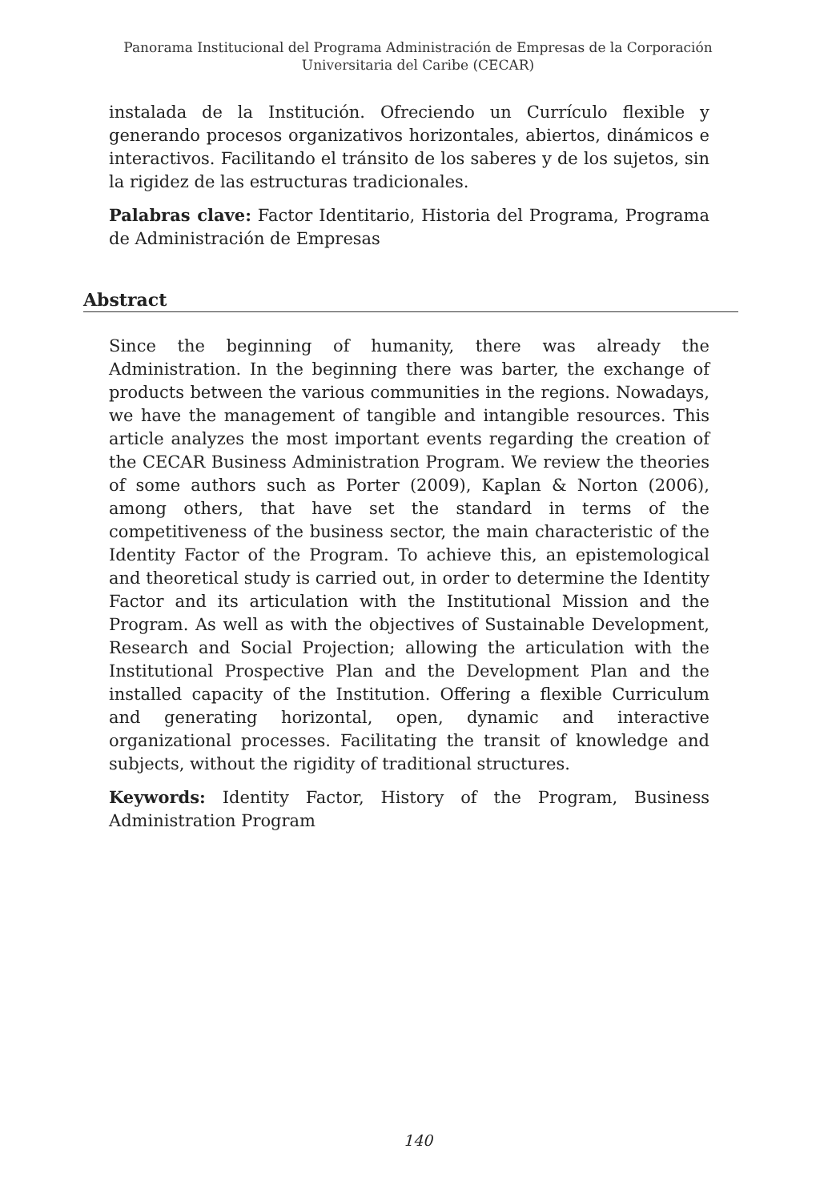Panorama Institucional del Programa Administración de Empresas de la Corporación
Universitaria del Caribe (CECAR)
instalada de la Institución. Ofreciendo un Currículo flexible y generando procesos organizativos horizontales, abiertos, dinámicos e interactivos. Facilitando el tránsito de los saberes y de los sujetos, sin la rigidez de las estructuras tradicionales.
Palabras clave: Factor Identitario, Historia del Programa, Programa de Administración de Empresas
Abstract
Since the beginning of humanity, there was already the Administration. In the beginning there was barter, the exchange of products between the various communities in the regions. Nowadays, we have the management of tangible and intangible resources. This article analyzes the most important events regarding the creation of the CECAR Business Administration Program. We review the theories of some authors such as Porter (2009), Kaplan & Norton (2006), among others, that have set the standard in terms of the competitiveness of the business sector, the main characteristic of the Identity Factor of the Program. To achieve this, an epistemological and theoretical study is carried out, in order to determine the Identity Factor and its articulation with the Institutional Mission and the Program. As well as with the objectives of Sustainable Development, Research and Social Projection; allowing the articulation with the Institutional Prospective Plan and the Development Plan and the installed capacity of the Institution. Offering a flexible Curriculum and generating horizontal, open, dynamic and interactive organizational processes. Facilitating the transit of knowledge and subjects, without the rigidity of traditional structures.
Keywords: Identity Factor, History of the Program, Business Administration Program
140